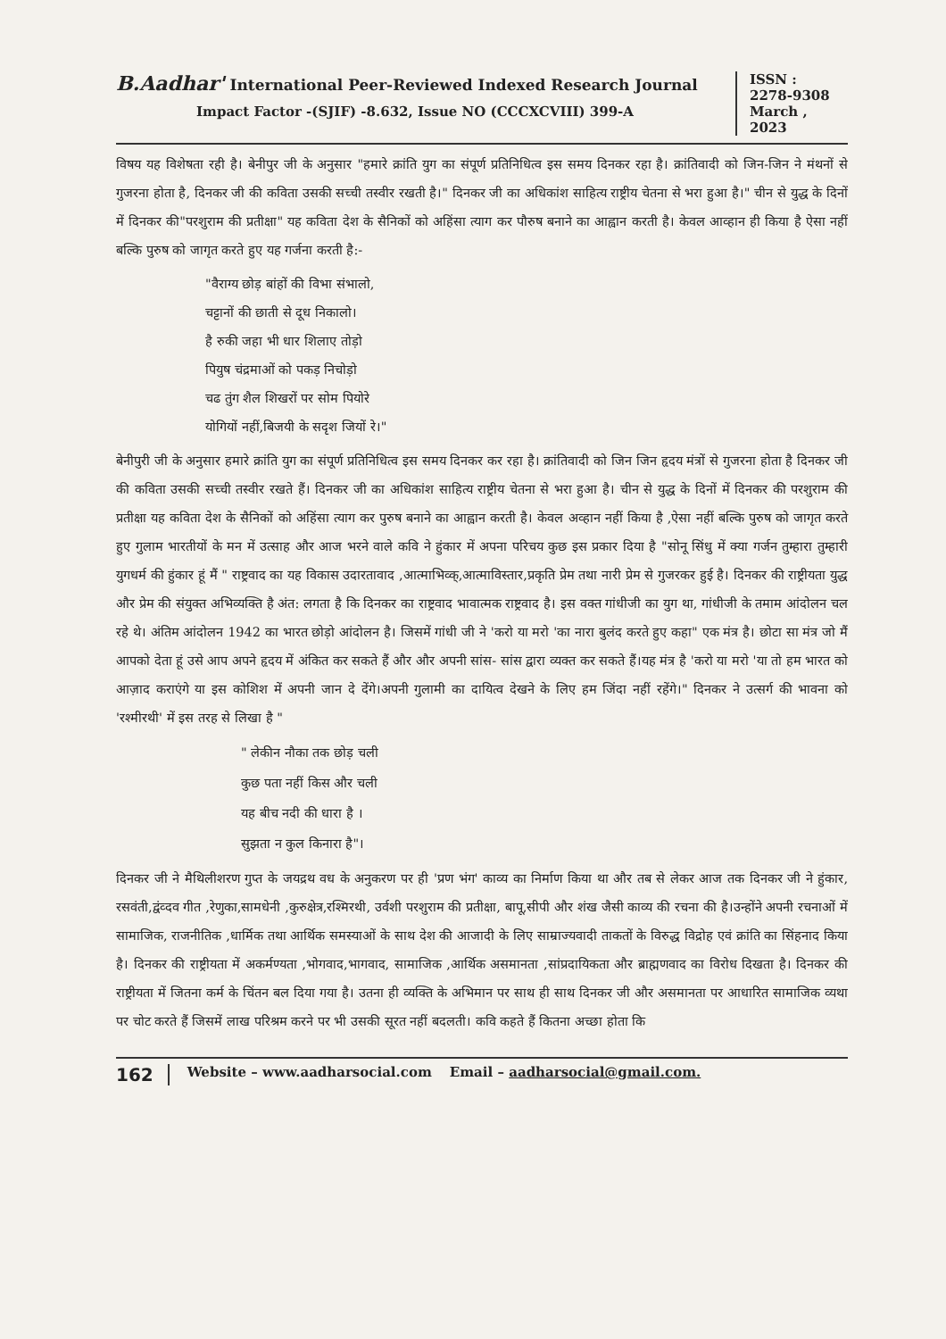B.Aadhar' International Peer-Reviewed Indexed Research Journal
Impact Factor -(SJIF) -8.632, Issue NO (CCCXCVIII) 399-A
ISSN :
2278-9308
March ,
2023
विषय यह विशेषता रही है। बेनीपुर जी के अनुसार "हमारे क्रांति युग का संपूर्ण प्रतिनिधित्व इस समय दिनकर रहा है। क्रांतिवादी को जिन-जिन ने मंथनों से गुजरना होता है, दिनकर जी की कविता उसकी सच्ची तस्वीर रखती है।" दिनकर जी का अधिकांश साहित्य राष्ट्रीय चेतना से भरा हुआ है।" चीन से युद्ध के दिनों में दिनकर की"परशुराम की प्रतीक्षा" यह कविता देश के सैनिकों को अहिंसा त्याग कर पौरुष बनाने का आह्वान करती है। केवल आव्हान ही किया है ऐसा नहीं बल्कि पुरुष को जागृत करते हुए यह गर्जना करती है:-
"वैराग्य छोड़ बांहों की विभा संभालो,
चट्टानों की छाती से दूध निकालो।
है रुकी जहा भी धार शिलाए तोड़ो
पियुष चंद्रमाओं को पकड़ निचोड़ो
चढ तुंग शैल शिखरों पर सोम पियोरे
योगियों नहीं,बिजयी के सदृश जियों रे।"
बेनीपुरी जी के अनुसार हमारे क्रांति युग का संपूर्ण प्रतिनिधित्व इस समय दिनकर कर रहा है। क्रांतिवादी को जिन जिन हृदय मंत्रों से गुजरना होता है दिनकर जी की कविता उसकी सच्ची तस्वीर रखते हैं। दिनकर जी का अधिकांश साहित्य राष्ट्रीय चेतना से भरा हुआ है। चीन से युद्ध के दिनों में दिनकर की परशुराम की प्रतीक्षा यह कविता देश के सैनिकों को अहिंसा त्याग कर पुरुष बनाने का आह्वान करती है। केवल अव्हान नहीं किया है ,ऐसा नहीं बल्कि पुरुष को जागृत करते हुए गुलाम भारतीयों के मन में उत्साह और आज भरने वाले कवि ने हुंकार में अपना परिचय कुछ इस प्रकार दिया है "सोनू सिंधु में क्या गर्जन तुम्हारा तुम्हारी युगधर्म की हुंकार हूं मैं " राष्ट्रवाद का यह विकास उदारतावाद ,आत्माभिव्क्,आत्माविस्तार,प्रकृति प्रेम तथा नारी प्रेम से गुजरकर हुई है। दिनकर की राष्ट्रीयता युद्ध और प्रेम की संयुक्त अभिव्यक्ति है अंत: लगता है कि दिनकर का राष्ट्रवाद भावात्मक राष्ट्रवाद है। इस वक्त गांधीजी का युग था, गांधीजी के तमाम आंदोलन चल रहे थे। अंतिम आंदोलन 1942 का भारत छोड़ो आंदोलन है। जिसमें गांधी जी ने 'करो या मरो 'का नारा बुलंद करते हुए कहा" एक मंत्र है। छोटा सा मंत्र जो मैं आपको देता हूं उसे आप अपने हृदय में अंकित कर सकते हैं और और अपनी सांस- सांस द्वारा व्यक्त कर सकते हैं।यह मंत्र है 'करो या मरो 'या तो हम भारत को आज़ाद कराएंगे या इस कोशिश में अपनी जान दे देंगे।अपनी गुलामी का दायित्व देखने के लिए हम जिंदा नहीं रहेंगे।" दिनकर ने उत्सर्ग की भावना को 'रश्मीरथी' में इस तरह से लिखा है "
" लेकीन नौका तक छोड़ चली
कुछ पता नहीं किस और चली
यह बीच नदी की धारा है ।
सुझता न कुल किनारा है"।
दिनकर जी ने मैथिलीशरण गुप्त के जयद्रथ वध के अनुकरण पर ही 'प्रण भंग' काव्य का निर्माण किया था और तब से लेकर आज तक दिनकर जी ने हुंकार, रसवंती,द्वंव्दव गीत ,रेणुका,सामधेनी ,कुरुक्षेत्र,रश्मिरथी, उर्वशी परशुराम की प्रतीक्षा, बापू,सीपी और शंख जैसी काव्य की रचना की है।उन्होंने अपनी रचनाओं में सामाजिक, राजनीतिक ,धार्मिक तथा आर्थिक समस्याओं के साथ देश की आजादी के लिए साम्राज्यवादी ताकतों के विरुद्ध विद्रोह एवं क्रांति का सिंहनाद किया है। दिनकर की राष्ट्रीयता में अकर्मण्यता ,भोगवाद,भागवाद, सामाजिक ,आर्थिक असमानता ,सांप्रदायिकता और ब्राह्मणवाद का विरोध दिखता है। दिनकर की राष्ट्रीयता में जितना कर्म के चिंतन बल दिया गया है। उतना ही व्यक्ति के अभिमान पर साथ ही साथ दिनकर जी और असमानता पर आधारित सामाजिक व्यथा पर चोट करते हैं जिसमें लाख परिश्रम करने पर भी उसकी सूरत नहीं बदलती। कवि कहते हैं कितना अच्छा होता कि
162 Website – www.aadharsocial.com Email – aadharsocial@gmail.com.